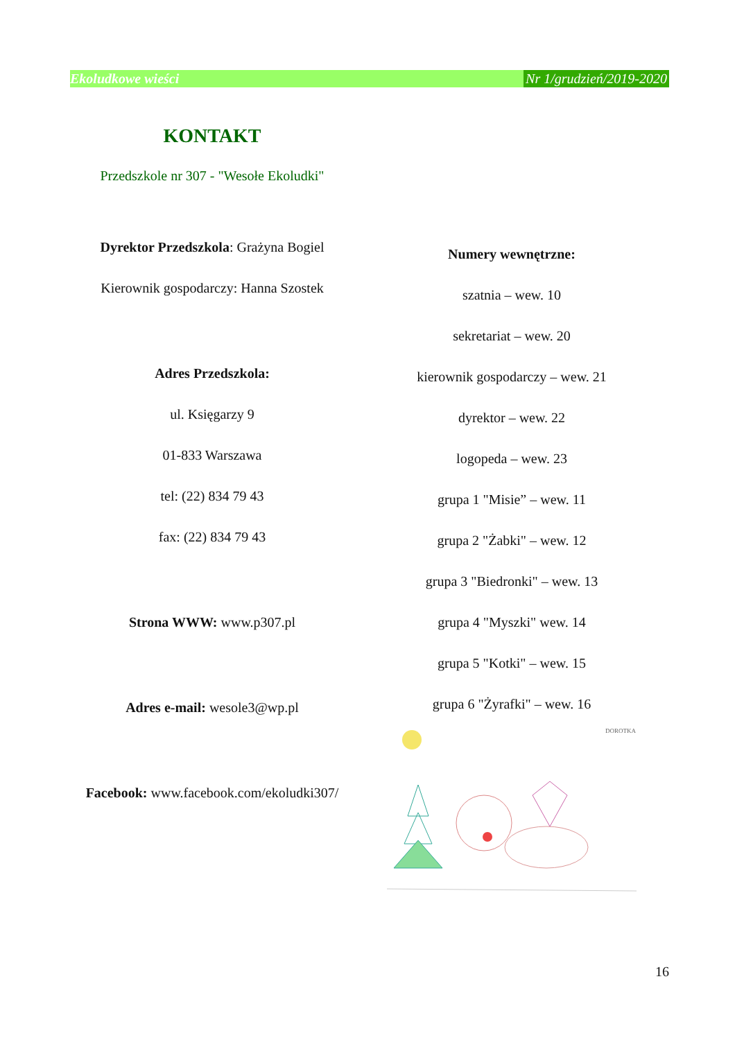Ekoludkowe wieści Nr 1/grudzień/2019-2020
KONTAKT
Przedszkole nr 307 - "Wesołe Ekoludki"
Dyrektor Przedszkola: Grażyna Bogiel
Kierownik gospodarczy: Hanna Szostek
Adres Przedszkola:
ul. Księgarzy 9
01-833 Warszawa
tel: (22) 834 79 43
fax: (22) 834 79 43
Strona WWW: www.p307.pl
Adres e-mail: wesole3@wp.pl
Facebook: www.facebook.com/ekoludki307/
Numery wewnętrzne:
szatnia – wew. 10
sekretariat – wew. 20
kierownik gospodarczy – wew. 21
dyrektor – wew. 22
logopeda – wew. 23
grupa 1 "Misie” – wew. 11
grupa 2 "Żabki" – wew. 12
grupa 3 "Biedronki" – wew. 13
grupa 4 "Myszki" wew. 14
grupa 5 "Kotki" – wew. 15
grupa 6 "Żyrafki" – wew. 16
DOROTKA
16